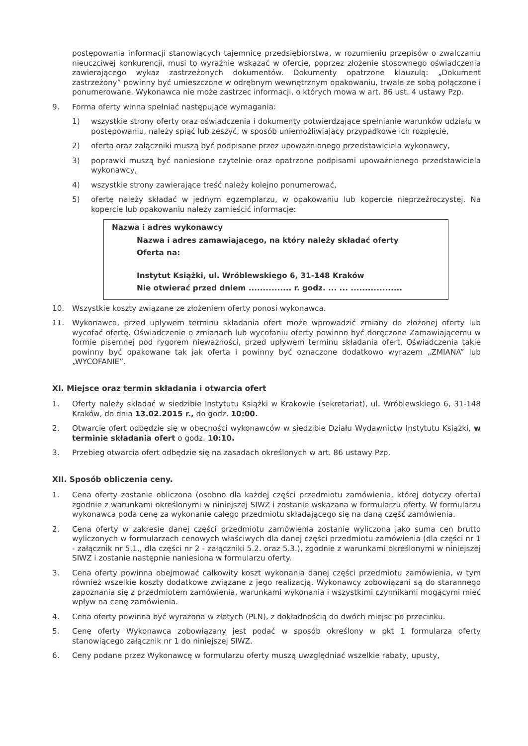postępowania informacji stanowiących tajemnicę przedsiębiorstwa, w rozumieniu przepisów o zwalczaniu nieuczciwej konkurencji, musi to wyraźnie wskazać w ofercie, poprzez złożenie stosownego oświadczenia zawierającego wykaz zastrzeżonych dokumentów. Dokumenty opatrzone klauzulą: „Dokument zastrzeżony” powinny być umieszczone w odrębnym wewnętrznym opakowaniu, trwale ze sobą połączone i ponumerowane. Wykonawca nie może zastrzec informacji, o których mowa w art. 86 ust. 4 ustawy Pzp.
9. Forma oferty winna spełniać następujące wymagania:
1) wszystkie strony oferty oraz oświadczenia i dokumenty potwierdzające spełnianie warunków udziału w postępowaniu, należy spiąć lub zeszyć, w sposób uniemożliwiający przypadkowe ich rozpięcie,
2) oferta oraz załączniki muszą być podpisane przez upoważnionego przedstawiciela wykonawcy,
3) poprawki muszą być naniesione czytelnie oraz opatrzone podpisami upoważnionego przedstawiciela wykonawcy,
4) wszystkie strony zawierające treść należy kolejno ponumerować,
5) ofertę należy składać w jednym egzemplarzu, w opakowaniu lub kopercie nieprzeźroczystej. Na kopercie lub opakowaniu należy zamieścić informacje:
Nazwa i adres wykonawcy
Nazwa i adres zamawiającego, na który należy składać oferty
Oferta na:
Instytut Książki, ul. Wróblewskiego 6, 31-148 Kraków
Nie otwierać przed dniem ............... r. godz. ... ... ..................
10. Wszystkie koszty związane ze złożeniem oferty ponosi wykonawca.
11. Wykonawca, przed upływem terminu składania ofert może wprowadzić zmiany do złożonej oferty lub wycofać ofertę. Oświadczenie o zmianach lub wycofaniu oferty powinno być doręczone Zamawiającemu w formie pisemnej pod rygorem nieważności, przed upływem terminu składania ofert. Oświadczenia takie powinny być opakowane tak jak oferta i powinny być oznaczone dodatkowo wyrazem „ZMIANA” lub „WYCOFANIE”.
XI. Miejsce oraz termin składania i otwarcia ofert
1. Oferty należy składać w siedzibie Instytutu Książki w Krakowie (sekretariat), ul. Wróblewskiego 6, 31-148 Kraków, do dnia 13.02.2015 r., do godz. 10:00.
2. Otwarcie ofert odbędzie się w obecności wykonawców w siedzibie Działu Wydawnictw Instytutu Książki, w terminie składania ofert o godz. 10:10.
3. Przebieg otwarcia ofert odbędzie się na zasadach określonych w art. 86 ustawy Pzp.
XII. Sposób obliczenia ceny.
1. Cena oferty zostanie obliczona (osobno dla każdej części przedmiotu zamówienia, której dotyczy oferta) zgodnie z warunkami określonymi w niniejszej SIWZ i zostanie wskazana w formularzu oferty. W formularzu wykonawca poda cenę za wykonanie całego przedmiotu składającego się na daną część zamówienia.
2. Cena oferty w zakresie danej części przedmiotu zamówienia zostanie wyliczona jako suma cen brutto wyliczonych w formularzach cenowych właściwych dla danej części przedmiotu zamówienia (dla części nr 1 - załącznik nr 5.1., dla części nr 2 - załączniki 5.2. oraz 5.3.), zgodnie z warunkami określonymi w niniejszej SIWZ i zostanie następnie naniesiona w formularzu oferty.
3. Cena oferty powinna obejmować całkowity koszt wykonania danej części przedmiotu zamówienia, w tym również wszelkie koszty dodatkowe związane z jego realizacją. Wykonawcy zobowiązani są do starannego zapoznania się z przedmiotem zamówienia, warunkami wykonania i wszystkimi czynnikami mogącymi mieć wpływ na cenę zamówienia.
4. Cena oferty powinna być wyrażona w złotych (PLN), z dokładnością do dwóch miejsc po przecinku.
5. Cenę oferty Wykonawca zobowiązany jest podać w sposób określony w pkt 1 formularza oferty stanowiącego załącznik nr 1 do niniejszej SIWZ.
6. Ceny podane przez Wykonawcę w formularzu oferty muszą uwzględniać wszelkie rabaty, upusty,